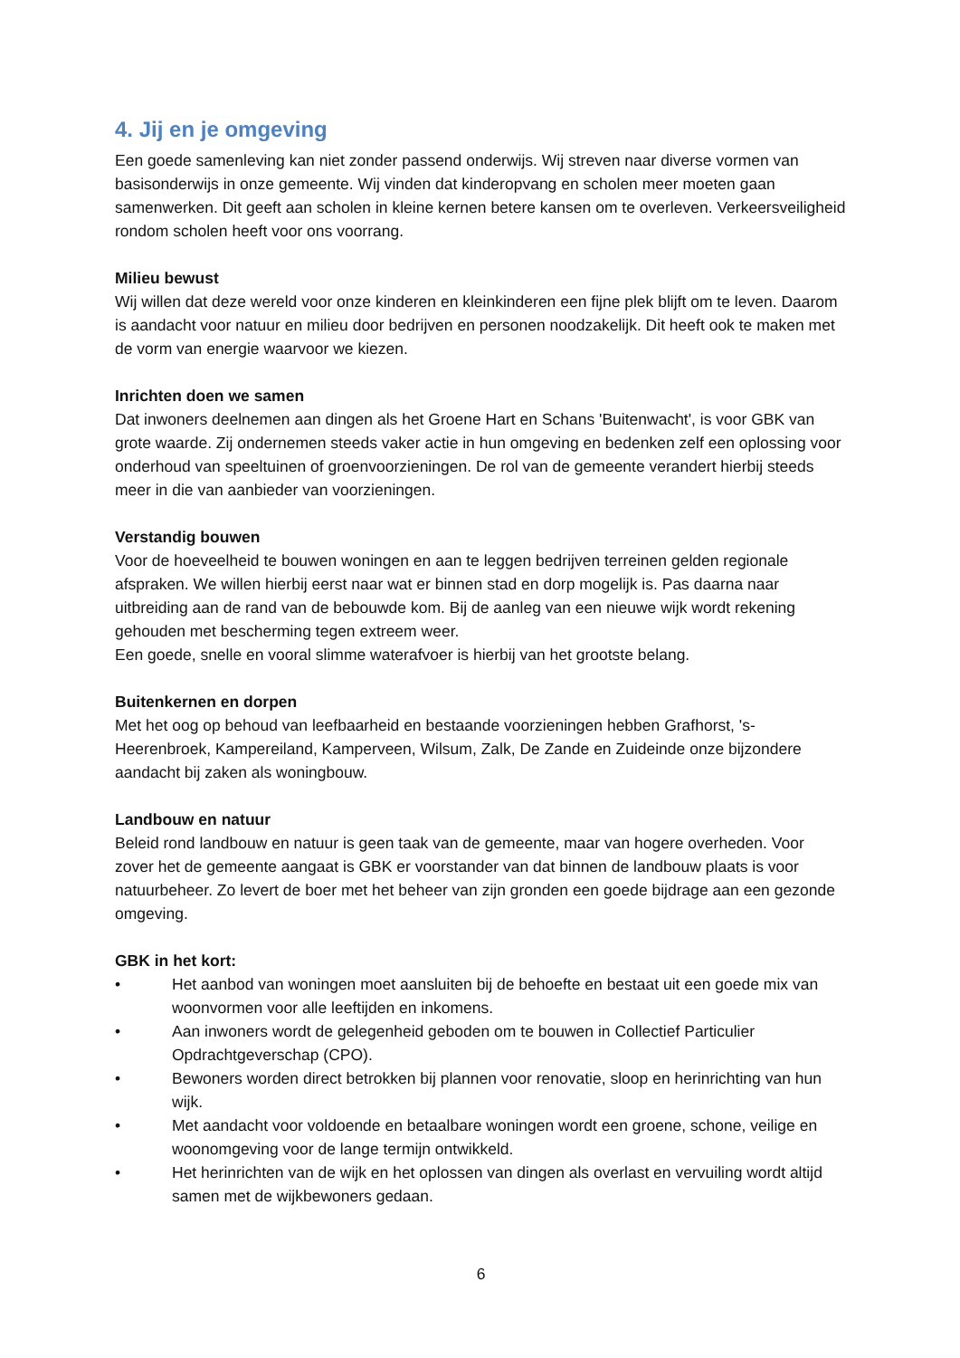4. Jij en je omgeving
Een goede samenleving kan niet zonder passend onderwijs. Wij streven naar diverse vormen van basisonderwijs in onze gemeente. Wij vinden dat kinderopvang en scholen meer moeten gaan samenwerken. Dit geeft aan scholen in kleine kernen betere kansen om te overleven. Verkeersveiligheid rondom scholen heeft voor ons voorrang.
Milieu bewust
Wij willen dat deze wereld voor onze kinderen en kleinkinderen een fijne plek blijft om te leven. Daarom is aandacht voor natuur en milieu door bedrijven en personen noodzakelijk. Dit heeft ook te maken met de vorm van energie waarvoor we kiezen.
Inrichten doen we samen
Dat inwoners deelnemen aan dingen als het Groene Hart en Schans 'Buitenwacht', is voor GBK van grote waarde. Zij ondernemen steeds vaker actie in hun omgeving en bedenken zelf een oplossing voor onderhoud van speeltuinen of groenvoorzieningen. De rol van de gemeente verandert hierbij steeds meer in die van aanbieder van voorzieningen.
Verstandig bouwen
Voor de hoeveelheid te bouwen woningen en aan te leggen bedrijven terreinen gelden regionale afspraken. We willen hierbij eerst naar wat er binnen stad en dorp mogelijk is. Pas daarna naar uitbreiding aan de rand van de bebouwde kom. Bij de aanleg van een nieuwe wijk wordt rekening gehouden met bescherming tegen extreem weer.
Een goede, snelle en vooral slimme waterafvoer is hierbij van het grootste belang.
Buitenkernen en dorpen
Met het oog op behoud van leefbaarheid en bestaande voorzieningen hebben Grafhorst, 's-Heerenbroek, Kampereiland, Kamperveen, Wilsum, Zalk, De Zande en Zuideinde onze bijzondere aandacht bij zaken als woningbouw.
Landbouw en natuur
Beleid rond landbouw en natuur is geen taak van de gemeente, maar van hogere overheden. Voor zover het de gemeente aangaat is GBK er voorstander van dat binnen de landbouw plaats is voor natuurbeheer. Zo levert de boer met het beheer van zijn gronden een goede bijdrage aan een gezonde omgeving.
GBK in het kort:
• Het aanbod van woningen moet aansluiten bij de behoefte en bestaat uit een goede mix van woonvormen voor alle leeftijden en inkomens.
• Aan inwoners wordt de gelegenheid geboden om te bouwen in Collectief Particulier Opdrachtgeverschap (CPO).
• Bewoners worden direct betrokken bij plannen voor renovatie, sloop en herinrichting van hun wijk.
• Met aandacht voor voldoende en betaalbare woningen wordt een groene, schone, veilige en woonomgeving voor de lange termijn ontwikkeld.
• Het herinrichten van de wijk en het oplossen van dingen als overlast en vervuiling wordt altijd samen met de wijkbewoners gedaan.
6